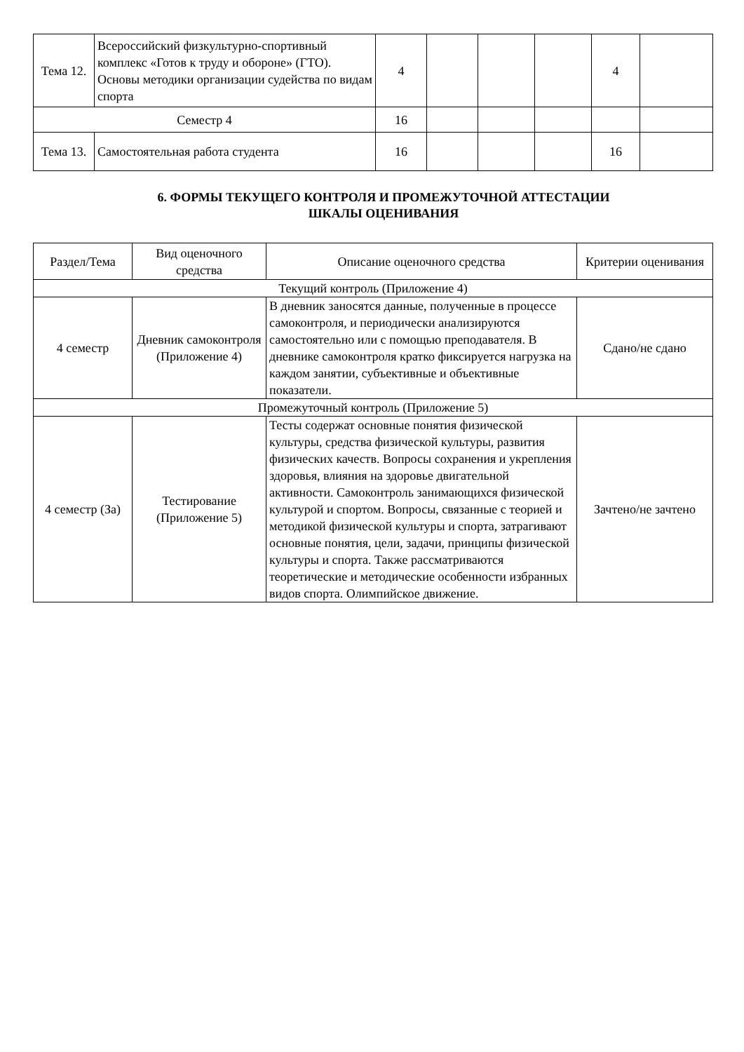| Тема 12. | Всероссийский физкультурно-спортивный комплекс «Готов к труду и обороне» (ГТО). Основы методики организации судейства по видам спорта | 4 | | | | 4 | |
| Семестр 4 | | 16 | | | | | |
| Тема 13. | Самостоятельная работа студента | 16 | | | | 16 | |
6. ФОРМЫ ТЕКУЩЕГО КОНТРОЛЯ И ПРОМЕЖУТОЧНОЙ АТТЕСТАЦИИ
ШКАЛЫ ОЦЕНИВАНИЯ
| Раздел/Тема | Вид оценочного средства | Описание оценочного средства | Критерии оценивания |
| --- | --- | --- | --- |
| Текущий контроль (Приложение 4) | | | |
| 4 семестр | Дневник самоконтроля (Приложение 4) | В дневник заносятся данные, полученные в процессе самоконтроля, и периодически анализируются самостоятельно или с помощью преподавателя. В дневнике самоконтроля кратко фиксируется нагрузка на каждом занятии, субъективные и объективные показатели. | Сдано/не сдано |
| Промежуточный контроль (Приложение 5) | | | |
| 4 семестр (За) | Тестирование (Приложение 5) | Тесты содержат основные понятия физической культуры, средства физической культуры, развития физических качеств. Вопросы сохранения и укрепления здоровья, влияния на здоровье двигательной активности. Самоконтроль занимающихся физической культурой и спортом. Вопросы, связанные с теорией и методикой физической культуры и спорта, затрагивают основные понятия, цели, задачи, принципы физической культуры и спорта. Также рассматриваются теоретические и методические особенности избранных видов спорта. Олимпийское движение. | Зачтено/не зачтено |